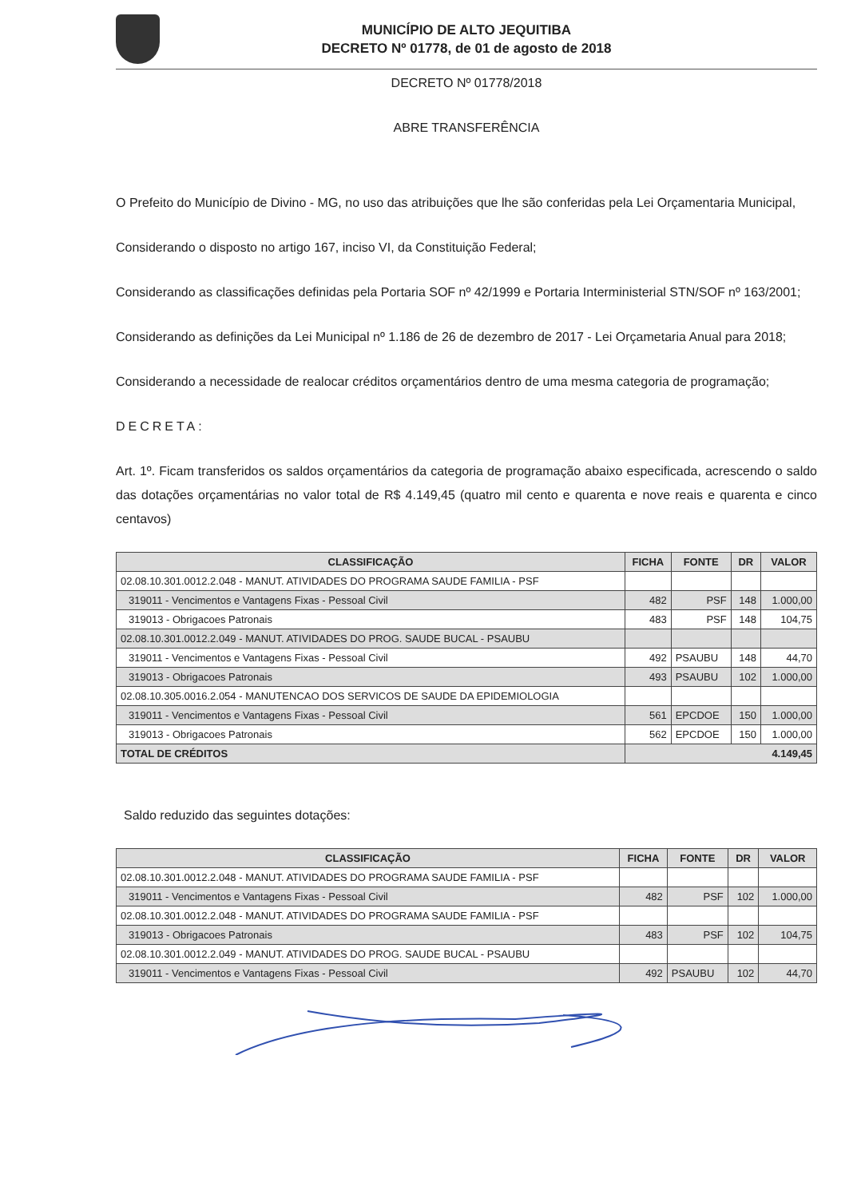MUNICÍPIO DE ALTO JEQUITIBA
DECRETO Nº 01778, de 01 de agosto de 2018
DECRETO Nº 01778/2018
ABRE TRANSFERÊNCIA
O Prefeito do Município de Divino - MG, no uso das atribuições que lhe são conferidas pela Lei Orçamentaria Municipal,
Considerando o disposto no artigo 167, inciso VI, da Constituição Federal;
Considerando as classificações definidas pela Portaria SOF nº 42/1999 e Portaria Interministerial STN/SOF nº 163/2001;
Considerando as definições da Lei Municipal nº 1.186 de 26 de dezembro de 2017 - Lei Orçametaria Anual para 2018;
Considerando a necessidade de realocar créditos orçamentários dentro de uma mesma categoria de programação;
DECRETA:
Art. 1º. Ficam transferidos os saldos orçamentários da categoria de programação abaixo especificada, acrescendo o saldo das dotações orçamentárias no valor total de R$ 4.149,45 (quatro mil cento e quarenta e nove reais e quarenta e cinco centavos)
| CLASSIFICAÇÃO | FICHA | FONTE | DR | VALOR |
| --- | --- | --- | --- | --- |
| 02.08.10.301.0012.2.048 - MANUT. ATIVIDADES DO PROGRAMA SAUDE FAMILIA - PSF | | | | |
| 319011 - Vencimentos e Vantagens Fixas - Pessoal Civil | 482 | PSF | 148 | 1.000,00 |
| 319013 - Obrigacoes Patronais | 483 | PSF | 148 | 104,75 |
| 02.08.10.301.0012.2.049 - MANUT. ATIVIDADES DO PROG. SAUDE BUCAL - PSAUBU | | | | |
| 319011 - Vencimentos e Vantagens Fixas - Pessoal Civil | 492 | PSAUBU | 148 | 44,70 |
| 319013 - Obrigacoes Patronais | 493 | PSAUBU | 102 | 1.000,00 |
| 02.08.10.305.0016.2.054 - MANUTENCAO DOS SERVICOS DE SAUDE DA EPIDEMIOLOGIA | | | | |
| 319011 - Vencimentos e Vantagens Fixas - Pessoal Civil | 561 | EPCDOE | 150 | 1.000,00 |
| 319013 - Obrigacoes Patronais | 562 | EPCDOE | 150 | 1.000,00 |
| TOTAL DE CRÉDITOS | 4.149,45 | | | |
Saldo reduzido das seguintes dotações:
| CLASSIFICAÇÃO | FICHA | FONTE | DR | VALOR |
| --- | --- | --- | --- | --- |
| 02.08.10.301.0012.2.048 - MANUT. ATIVIDADES DO PROGRAMA SAUDE FAMILIA - PSF | | | | |
| 319011 - Vencimentos e Vantagens Fixas - Pessoal Civil | 482 | PSF | 102 | 1.000,00 |
| 02.08.10.301.0012.2.048 - MANUT. ATIVIDADES DO PROGRAMA SAUDE FAMILIA - PSF | | | | |
| 319013 - Obrigacoes Patronais | 483 | PSF | 102 | 104,75 |
| 02.08.10.301.0012.2.049 - MANUT. ATIVIDADES DO PROG. SAUDE BUCAL - PSAUBU | | | | |
| 319011 - Vencimentos e Vantagens Fixas - Pessoal Civil | 492 | PSAUBU | 102 | 44,70 |